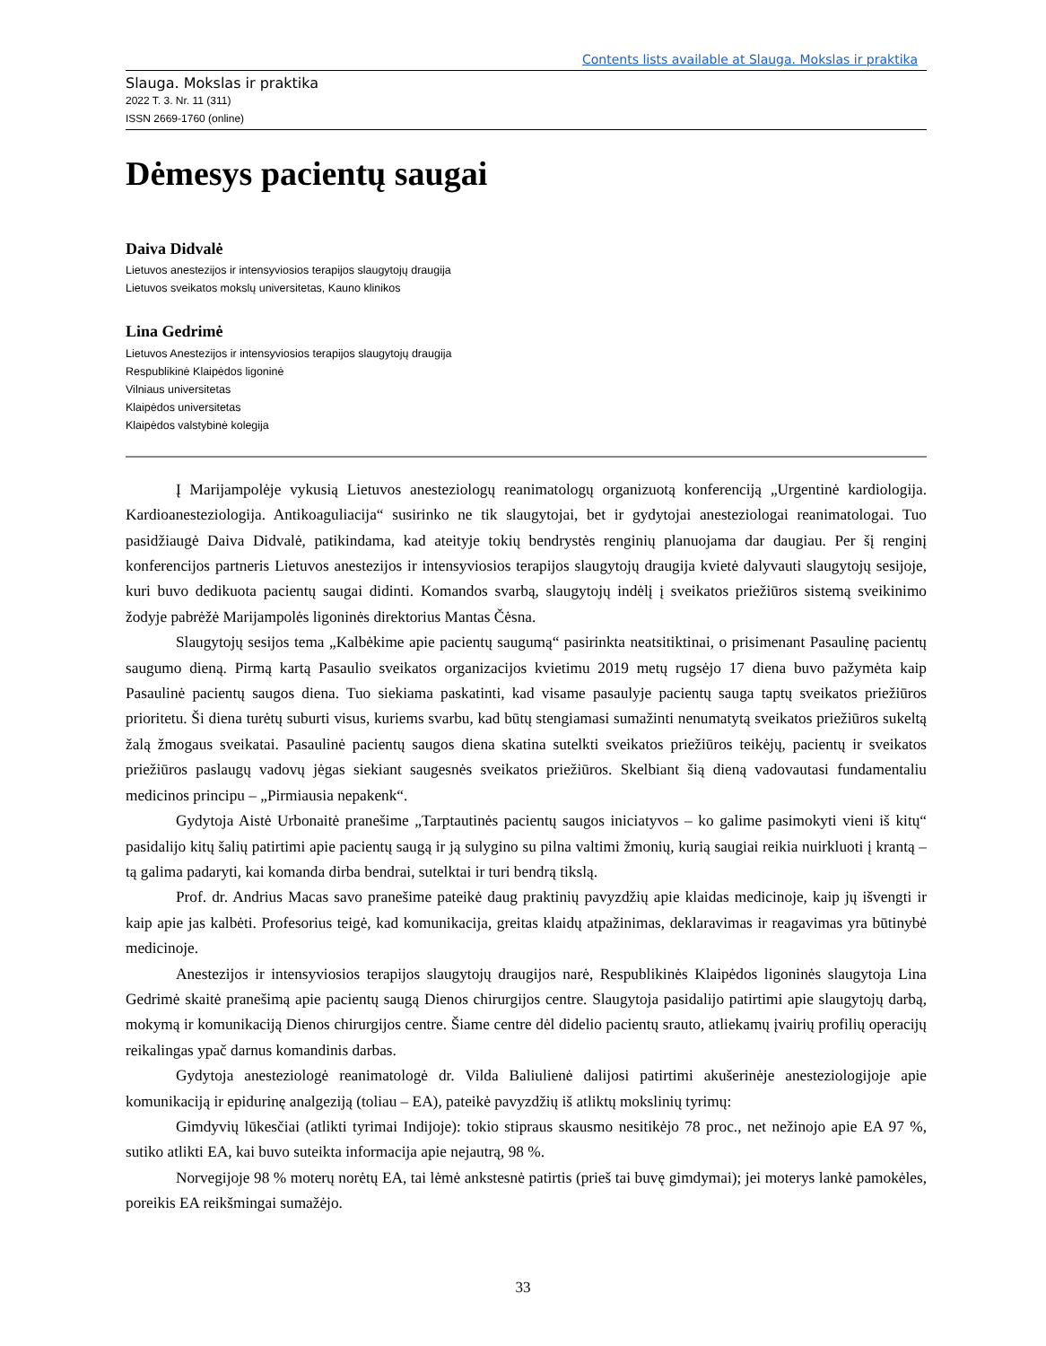Contents lists available at Slauga. Mokslas ir praktika
Slauga. Mokslas ir praktika
2022 T. 3. Nr. 11 (311)
ISSN 2669-1760 (online)
Dėmesys pacientų saugai
Daiva Didvalė
Lietuvos anestezijos ir intensyviosios terapijos slaugytojų draugija
Lietuvos sveikatos mokslų universitetas, Kauno klinikos
Lina Gedrimė
Lietuvos Anestezijos ir intensyviosios terapijos slaugytojų draugija
Respublikinė Klaipėdos ligoninė
Vilniaus universitetas
Klaipėdos universitetas
Klaipėdos valstybinė kolegija
Į Marijampolėje vykusią Lietuvos anesteziologų reanimatologų organizuotą konferenciją „Urgentinė kardiologija. Kardioanesteziologija. Antikoaguliacija“ susirinko ne tik slaugytojai, bet ir gydytojai anesteziologai reanimatologai. Tuo pasidžiaugė Daiva Didvalė, patikindama, kad ateityje tokių bendrystės renginių planuojama dar daugiau. Per šį renginį konferencijos partneris Lietuvos anestezijos ir intensyviosios terapijos slaugytojų draugija kvietė dalyvauti slaugytojų sesijoje, kuri buvo dedikuota pacientų saugai didinti. Komandos svarbą, slaugytojų indėlį į sveikatos priežiūros sistemą sveikinimo žodyje pabrėžė Marijampolės ligoninės direktorius Mantas Čėsna.
Slaugytojų sesijos tema „Kalbėkime apie pacientų saugumą“ pasirinkta neatsitiktinai, o prisimenant Pasaulinę pacientų saugumo dieną. Pirmą kartą Pasaulio sveikatos organizacijos kvietimu 2019 metų rugsėjo 17 diena buvo pažymėta kaip Pasaulinė pacientų saugos diena. Tuo siekiama paskatinti, kad visame pasaulyje pacientų sauga taptų sveikatos priežiūros prioritetu. Ši diena turėtų suburti visus, kuriems svarbu, kad būtų stengiamasi sumažinti nenumatytą sveikatos priežiūros sukeltą žalą žmogaus sveikatai. Pasaulinė pacientų saugos diena skatina sutelkti sveikatos priežiūros teikėjų, pacientų ir sveikatos priežiūros paslaugų vadovų jėgas siekiant saugesnės sveikatos priežiūros. Skelbiant šią dieną vadovautasi fundamentaliu medicinos principu – „Pirmiausia nepakenk“.
Gydytoja Aistė Urbonaitė pranešime „Tarptautinės pacientų saugos iniciatyvos – ko galime pasimokyti vieni iš kitų“ pasidalijo kitų šalių patirtimi apie pacientų saugą ir ją sulygino su pilna valtimi žmonių, kurią saugiai reikia nuirkluoti į krantą – tą galima padaryti, kai komanda dirba bendrai, sutelktai ir turi bendrą tikslą.
Prof. dr. Andrius Macas savo pranešime pateikė daug praktinių pavyzdžių apie klaidas medicinoje, kaip jų išvengti ir kaip apie jas kalbėti. Profesorius teigė, kad komunikacija, greitas klaidų atpažinimas, deklaravimas ir reagavimas yra būtinybė medicinoje.
Anestezijos ir intensyviosios terapijos slaugytojų draugijos narė, Respublikinės Klaipėdos ligoninės slaugytoja Lina Gedrimė skaitė pranešimą apie pacientų saugą Dienos chirurgijos centre. Slaugytoja pasidalijo patirtimi apie slaugytojų darbą, mokymą ir komunikaciją Dienos chirurgijos centre. Šiame centre dėl didelio pacientų srauto, atliekamų įvairių profilių operacijų reikalingas ypač darnus komandinis darbas.
Gydytoja anesteziologė reanimatologė dr. Vilda Baliulienė dalijosi patirtimi akušerinėje anesteziologijoje apie komunikaciją ir epidurinę analgeziją (toliau – EA), pateikė pavyzdžių iš atliktų mokslinių tyrimų:
Gimdyvių lūkesčiai (atlikti tyrimai Indijoje): tokio stipraus skausmo nesitikėjo 78 proc., net nežinojo apie EA 97 %, sutiko atlikti EA, kai buvo suteikta informacija apie nejautrą, 98 %.
Norvegijoje 98 % moterų norėtų EA, tai lėmė ankstesnė patirtis (prieš tai buvę gimdymai); jei moterys lankė pamokėles, poreikis EA reikšmingai sumažėjo.
33